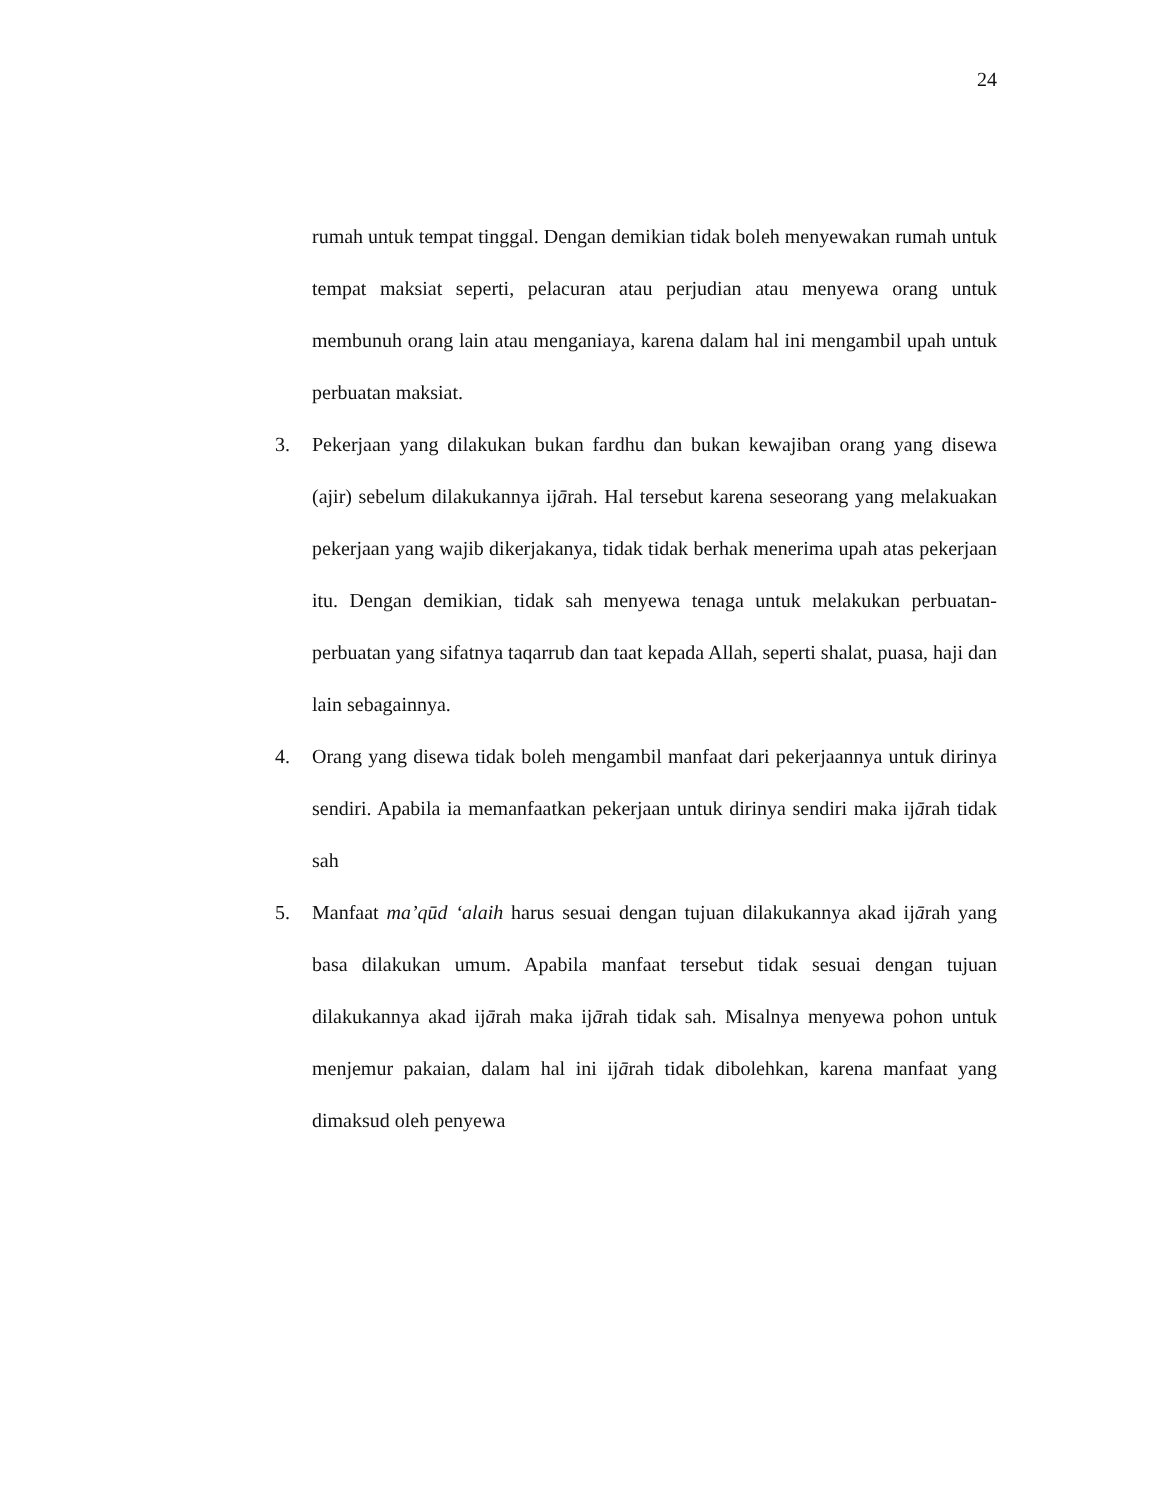24
rumah untuk tempat tinggal. Dengan demikian tidak boleh menyewakan rumah untuk tempat maksiat seperti, pelacuran atau perjudian atau menyewa orang untuk membunuh orang lain atau menganiaya, karena dalam hal ini mengambil upah untuk perbuatan maksiat.
3. Pekerjaan yang dilakukan bukan fardhu dan bukan kewajiban orang yang disewa (ajir) sebelum dilakukannya ijārah. Hal tersebut karena seseorang yang melakuakan pekerjaan yang wajib dikerjakanya, tidak tidak berhak menerima upah atas pekerjaan itu. Dengan demikian, tidak sah menyewa tenaga untuk melakukan perbuatan-perbuatan yang sifatnya taqarrub dan taat kepada Allah, seperti shalat, puasa, haji dan lain sebagainnya.
4. Orang yang disewa tidak boleh mengambil manfaat dari pekerjaannya untuk dirinya sendiri. Apabila ia memanfaatkan pekerjaan untuk dirinya sendiri maka ijārah tidak sah
5. Manfaat ma’qūd ‘alaih harus sesuai dengan tujuan dilakukannya akad ijārah yang basa dilakukan umum. Apabila manfaat tersebut tidak sesuai dengan tujuan dilakukannya akad ijārah maka ijārah tidak sah. Misalnya menyewa pohon untuk menjemur pakaian, dalam hal ini ijārah tidak dibolehkan, karena manfaat yang dimaksud oleh penyewa